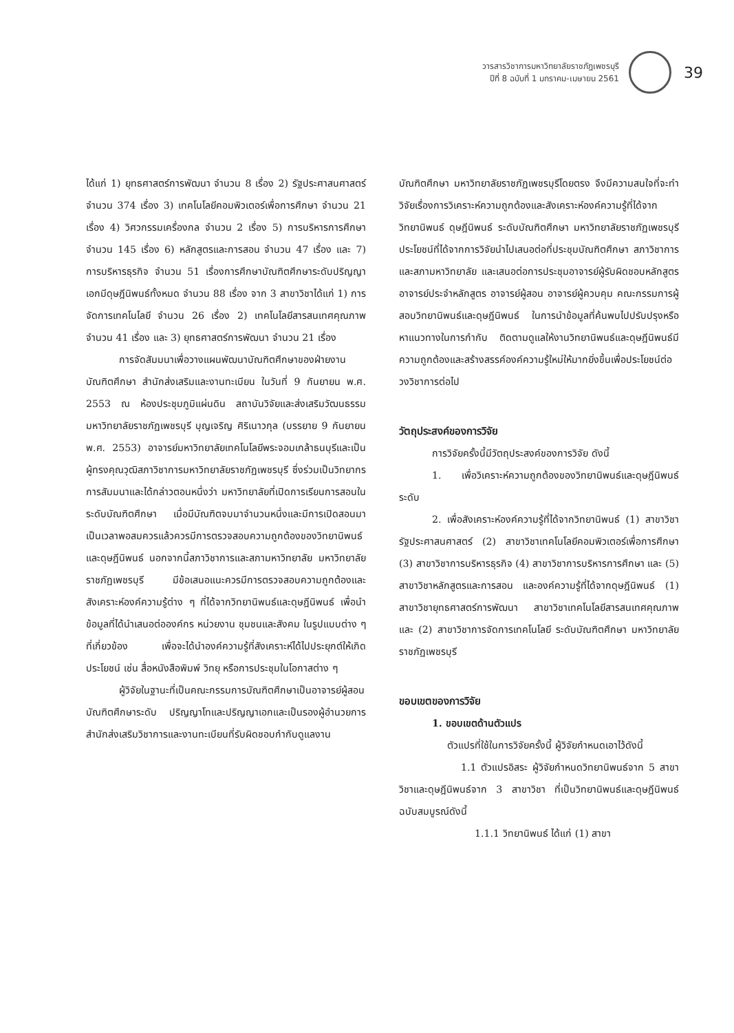วารสารวิชาการมหาวิทยาลัยราชภัฏเพชรบุรี
ปีที่ 8 ฉบับที่ 1 มกราคม-เมษายน 2561
39
ได้แก่ 1) ยุทธศาสตร์การพัฒนา จำนวน 8 เรื่อง 2) รัฐประศาสนศาสตร์จำนวน 374 เรื่อง 3) เทคโนโลยีคอมพิวเตอร์เพื่อการศึกษา จำนวน 21 เรื่อง 4) วิศวกรรมเครื่องกล จำนวน 2 เรื่อง 5) การบริหารการศึกษา จำนวน 145 เรื่อง 6) หลักสูตรและการสอน จำนวน 47 เรื่อง และ 7) การบริหารธุรกิจ จำนวน 51 เรื่องการศึกษาบัณฑิตศึกษาระดับปริญญาเอกมีดุษฎีนิพนธ์ทั้งหมด จำนวน 88 เรื่อง จาก 3 สาขาวิชาได้แก่ 1) การจัดการเทคโนโลยี จำนวน 26 เรื่อง 2) เทคโนโลยีสารสนเทศคุณภาพ จำนวน 41 เรื่อง และ 3) ยุทธศาสตร์การพัฒนา จำนวน 21 เรื่อง
การจัดสัมมนาเพื่อวางแผนพัฒนาบัณฑิตศึกษาของฝ่ายงานบัณฑิตศึกษา สำนักส่งเสริมและงานทะเบียน ในวันที่ 9 กันยายน พ.ศ. 2553 ณ ห้องประชุมภูมิแผ่นดิน สถาบันวิจัยและส่งเสริมวัฒนธรรม มหาวิทยาลัยราชภัฏเพชรบุรี บุญเจริญ ศิริเนาวกุล (บรรยาย 9 กันยายน พ.ศ. 2553) อาจารย์มหาวิทยาลัยเทคโนโลยีพระจอมเกล้าธนบุรีและเป็นผู้ทรงคุณวุฒิสภาวิชาการมหาวิทยาลัยราชภัฏเพชรบุรี ซึ่งร่วมเป็นวิทยากรการสัมมนาและได้กล่าวตอนหนึ่งว่า มหาวิทยาลัยที่เปิดการเรียนการสอนในระดับบัณฑิตศึกษา เมื่อมีบัณฑิตจบมาจำนวนหนึ่งและมีการเปิดสอนมาเป็นเวลาพอสมควรแล้วควรมีการตรวจสอบความถูกต้องของวิทยานิพนธ์และดุษฎีนิพนธ์ นอกจากนี้สภาวิชาการและสภามหาวิทยาลัย มหาวิทยาลัยราชภัฏเพชรบุรี มีข้อเสนอแนะควรมีการตรวจสอบความถูกต้องและสังเคราะห์องค์ความรู้ต่าง ๆ ที่ได้จากวิทยานิพนธ์และดุษฎีนิพนธ์ เพื่อนำข้อมูลที่ได้นำเสนอต่อองค์กร หน่วยงาน ชุมชนและสังคม ในรูปแบบต่าง ๆ ที่เกี่ยวข้อง เพื่อจะได้นำองค์ความรู้ที่สังเคราะห์ได้ไปประยุกต์ให้เกิดประโยชน์ เช่น สื่อหนังสือพิมพ์ วิทยุ หรือการประชุมในโอกาสต่าง ๆ
ผู้วิจัยในฐานะที่เป็นคณะกรรมการบัณฑิตศึกษาเป็นอาจารย์ผู้สอนบัณฑิตศึกษาระดับ ปริญญาโทและปริญญาเอกและเป็นรองผู้อำนวยการสำนักส่งเสริมวิชาการและงานทะเบียนที่รับผิดชอบกำกับดูแลงาน
บัณฑิตศึกษา มหาวิทยาลัยราชภัฏเพชรบุรีโดยตรง จึงมีความสนใจที่จะทำวิจัยเรื่องการวิเคราะห์ความถูกต้องและสังเคราะห์องค์ความรู้ที่ได้จากวิทยานิพนธ์ ดุษฎีนิพนธ์ ระดับบัณฑิตศึกษา มหาวิทยาลัยราชภัฏเพชรบุรีประโยชน์ที่ได้จากการวิจัยนำไปเสนอต่อที่ประชุมบัณฑิตศึกษา สภาวิชาการและสภามหาวิทยาลัย และเสนอต่อการประชุมอาจารย์ผู้รับผิดชอบหลักสูตร อาจารย์ประจำหลักสูตร อาจารย์ผู้สอน อาจารย์ผู้ควบคุม คณะกรรมการผู้สอบวิทยานิพนธ์และดุษฎีนิพนธ์ ในการนำข้อมูลที่ค้นพบไปปรับปรุงหรือหาแนวทางในการกำกับ ติดตามดูแลให้งานวิทยานิพนธ์และดุษฎีนิพนธ์มีความถูกต้องและสร้างสรรค์องค์ความรู้ใหม่ให้มากยิ่งขึ้นเพื่อประโยชน์ต่อวงวิชาการต่อไป
วัตถุประสงค์ของการวิจัย
การวิจัยครั้งนี้มีวัตถุประสงค์ของการวิจัย ดังนี้
1. เพื่อวิเคราะห์ความถูกต้องของวิทยานิพนธ์และดุษฎีนิพนธ์ระดับ
2. เพื่อสังเคราะห์องค์ความรู้ที่ได้จากวิทยานิพนธ์ (1) สาขาวิชารัฐประศาสนศาสตร์ (2) สาขาวิชาเทคโนโลยีคอมพิวเตอร์เพื่อการศึกษา (3) สาขาวิชาการบริหารธุรกิจ (4) สาขาวิชาการบริหารการศึกษา และ (5) สาขาวิชาหลักสูตรและการสอน และองค์ความรู้ที่ได้จากดุษฎีนิพนธ์ (1) สาขาวิชายุทธศาสตร์การพัฒนา สาขาวิชาเทคโนโลยีสารสนเทศคุณภาพ และ (2) สาขาวิชาการจัดการเทคโนโลยี ระดับบัณฑิตศึกษา มหาวิทยาลัยราชภัฏเพชรบุรี
ขอบเขตของการวิจัย
1. ขอบเขตด้านตัวแปร
ตัวแปรที่ใช้ในการวิจัยครั้งนี้ ผู้วิจัยกำหนดเอาไว้ดังนี้
1.1 ตัวแปรอิสระ ผู้วิจัยกำหนดวิทยานิพนธ์จาก 5 สาขาวิชาและดุษฎีนิพนธ์จาก 3 สาขาวิชา ที่เป็นวิทยานิพนธ์และดุษฎีนิพนธ์ฉบับสมบูรณ์ดังนี้
1.1.1 วิทยานิพนธ์ ได้แก่ (1) สาขา